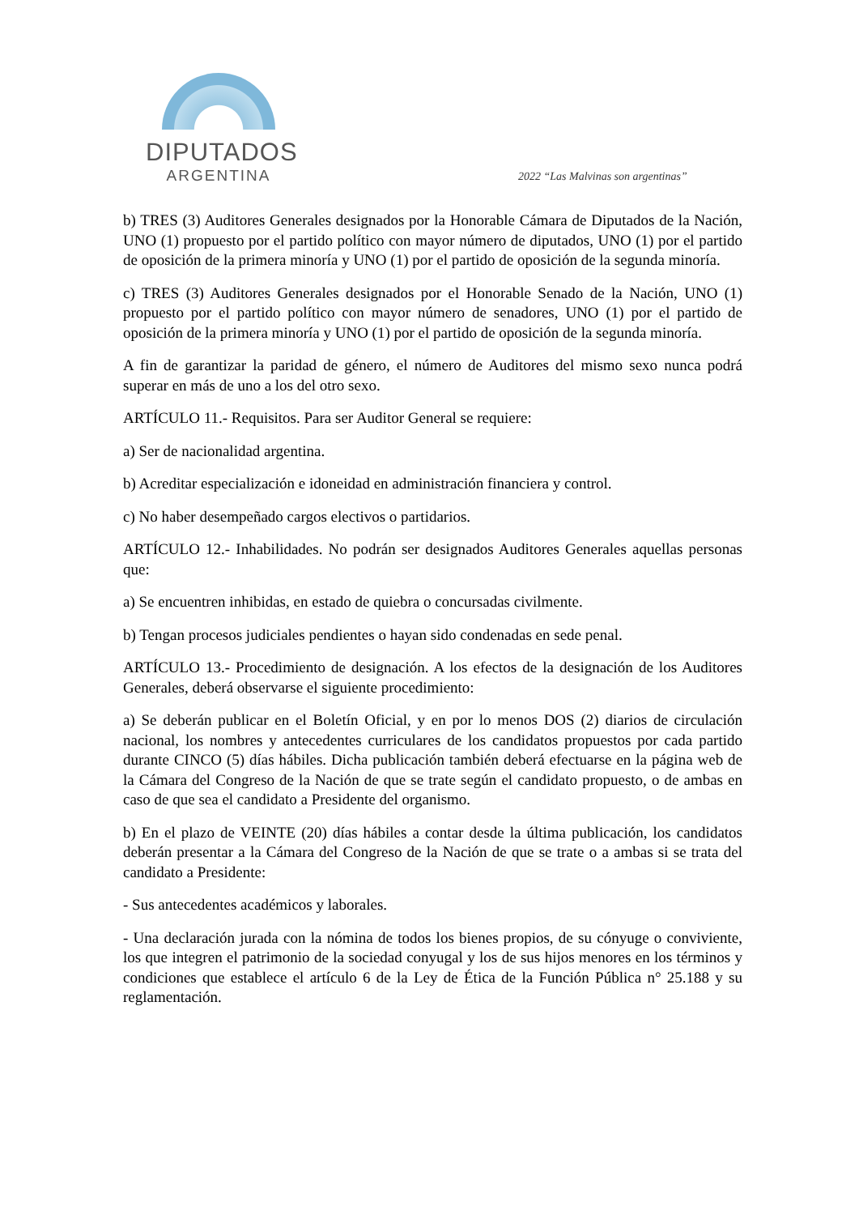DIPUTADOS
ARGENTINA
2022 “Las Malvinas son argentinas”
b) TRES (3) Auditores Generales designados por la Honorable Cámara de Diputados de la Nación, UNO (1) propuesto por el partido político con mayor número de diputados, UNO (1) por el partido de oposición de la primera minoría y UNO (1) por el partido de oposición de la segunda minoría.
c) TRES (3) Auditores Generales designados por el Honorable Senado de la Nación, UNO (1) propuesto por el partido político con mayor número de senadores, UNO (1) por el partido de oposición de la primera minoría y UNO (1) por el partido de oposición de la segunda minoría.
A fin de garantizar la paridad de género, el número de Auditores del mismo sexo nunca podrá superar en más de uno a los del otro sexo.
ARTÍCULO 11.- Requisitos. Para ser Auditor General se requiere:
a) Ser de nacionalidad argentina.
b) Acreditar especialización e idoneidad en administración financiera y control.
c) No haber desempeñado cargos electivos o partidarios.
ARTÍCULO 12.- Inhabilidades. No podrán ser designados Auditores Generales aquellas personas que:
a) Se encuentren inhibidas, en estado de quiebra o concursadas civilmente.
b) Tengan procesos judiciales pendientes o hayan sido condenadas en sede penal.
ARTÍCULO 13.- Procedimiento de designación. A los efectos de la designación de los Auditores Generales, deberá observarse el siguiente procedimiento:
a) Se deberán publicar en el Boletín Oficial, y en por lo menos DOS (2) diarios de circulación nacional, los nombres y antecedentes curriculares de los candidatos propuestos por cada partido durante CINCO (5) días hábiles. Dicha publicación también deberá efectuarse en la página web de la Cámara del Congreso de la Nación de que se trate según el candidato propuesto, o de ambas en caso de que sea el candidato a Presidente del organismo.
b) En el plazo de VEINTE (20) días hábiles a contar desde la última publicación, los candidatos deberán presentar a la Cámara del Congreso de la Nación de que se trate o a ambas si se trata del candidato a Presidente:
- Sus antecedentes académicos y laborales.
- Una declaración jurada con la nómina de todos los bienes propios, de su cónyuge o conviviente, los que integren el patrimonio de la sociedad conyugal y los de sus hijos menores en los términos y condiciones que establece el artículo 6 de la Ley de Ética de la Función Pública n° 25.188 y su reglamentación.